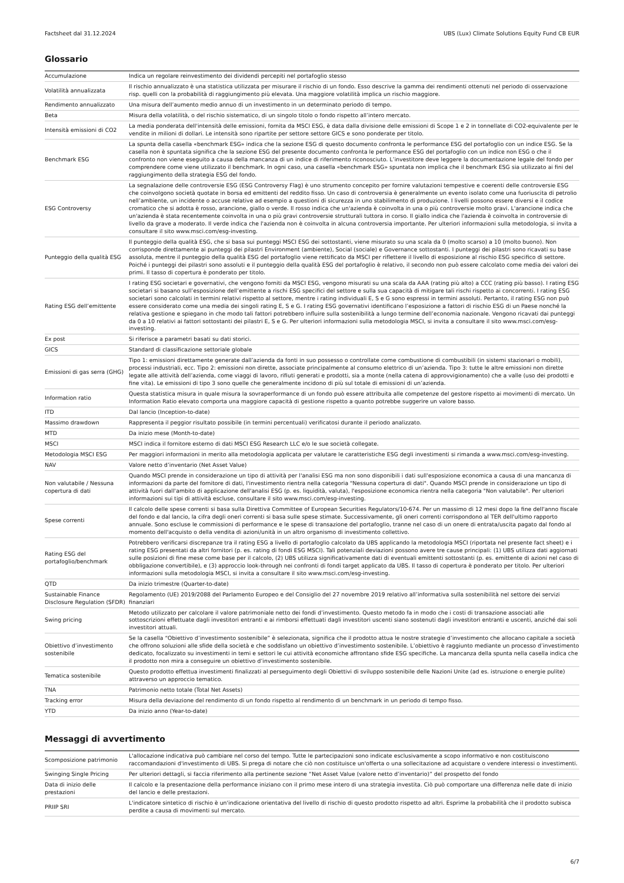Factsheet dal 31.12.2024 UBS (Lux) Climate Solutions Equity Fund CB EUR
Glossario
| Accumulazione | Indica un regolare reinvestimento dei dividendi percepiti nel portafoglio stesso |
| Volatilità annualizzata | Il rischio annualizzato è una statistica utilizzata per misurare il rischio di un fondo. Esso descrive la gamma dei rendimenti ottenuti nel periodo di osservazione risp. quelli con la probabilità di raggiungimento più elevata. Una maggiore volatilità implica un rischio maggiore. |
| Rendimento annualizzato | Una misura dell’aumento medio annuo di un investimento in un determinato periodo di tempo. |
| Beta | Misura della volatilità, o del rischio sistematico, di un singolo titolo o fondo rispetto all’intero mercato. |
| Intensità emissioni di CO2 | La media ponderata dell'intensità delle emissioni, fornita da MSCI ESG, è data dalla divisione delle emissioni di Scope 1 e 2 in tonnellate di CO2-equivalente per le vendite in milioni di dollari. Le intensità sono ripartite per settore settore GICS e sono ponderate per titolo. |
| Benchmark ESG | La spunta della casella «benchmark ESG» indica che la sezione ESG di questo documento confronta le performance ESG del portafoglio con un indice ESG. Se la casella non è spuntata significa che la sezione ESG del presente documento confronta le performance ESG del portafoglio con un indice non ESG o che il confronto non viene eseguito a causa della mancanza di un indice di riferimento riconosciuto. L’investitore deve leggere la documentazione legale del fondo per comprendere come viene utilizzato il benchmark. In ogni caso, una casella «benchmark ESG» spuntata non implica che il benchmark ESG sia utilizzato ai fini del raggiungimento della strategia ESG del fondo. |
| ESG Controversy | La segnalazione delle controversie ESG (ESG Controversy Flag) è uno strumento concepito per fornire valutazioni tempestive e coerenti delle controversie ESG che coinvolgono società quotate in borsa ed emittenti del reddito fisso. Un caso di controversia è generalmente un evento isolato come una fuoriuscita di petrolio nell’ambiente, un incidente o accuse relative ad esempio a questioni di sicurezza in uno stabilimento di produzione. I livelli possono essere diversi e il codice cromatico che si adotta è rosso, arancione, giallo o verde. Il rosso indica che un'azienda è coinvolta in una o più controversie molto gravi. L'arancione indica che un'azienda è stata recentemente coinvolta in una o più gravi controversie strutturali tuttora in corso. Il giallo indica che l'azienda è coinvolta in controversie di livello da grave a moderato. Il verde indica che l'azienda non è coinvolta in alcuna controversia importante. Per ulteriori informazioni sulla metodologia, si invita a consultare il sito www.msci.com/esg-investing. |
| Punteggio della qualità ESG | Il punteggio della qualità ESG, che si basa sui punteggi MSCI ESG dei sottostanti, viene misurato su una scala da 0 (molto scarso) a 10 (molto buono). Non corrisponde direttamente ai punteggi dei pilastri Environment (ambiente), Social (sociale) e Governance sottostanti. I punteggi dei pilastri sono ricavati su base assoluta, mentre il punteggio della qualità ESG del portafoglio viene rettificato da MSCI per riflettere il livello di esposizione al rischio ESG specifico di settore. Poiché i punteggi dei pilastri sono assoluti e il punteggio della qualità ESG del portafoglio è relativo, il secondo non può essere calcolato come media dei valori dei primi. Il tasso di copertura è ponderato per titolo. |
| Rating ESG dell’emittente | I rating ESG societari e governativi, che vengono forniti da MSCI ESG, vengono misurati su una scala da AAA (rating più alto) a CCC (rating più basso). I rating ESG societari si basano sull’esposizione dell’emittente a rischi ESG specifici del settore e sulla sua capacità di mitigare tali rischi rispetto ai concorrenti. I rating ESG societari sono calcolati in termini relativi rispetto al settore, mentre i rating individuali E, S e G sono espressi in termini assoluti. Pertanto, il rating ESG non può essere considerato come una media dei singoli rating E, S e G. I rating ESG governativi identificano l’esposizione a fattori di rischio ESG di un Paese nonché la relativa gestione e spiegano in che modo tali fattori potrebbero influire sulla sostenibilità a lungo termine dell’economia nazionale. Vengono ricavati dai punteggi da 0 a 10 relativi ai fattori sottostanti dei pilastri E, S e G. Per ulteriori informazioni sulla metodologia MSCI, si invita a consultare il sito www.msci.com/esg-investing. |
| Ex post | Si riferisce a parametri basati su dati storici. |
| GICS | Standard di classificazione settoriale globale |
| Emissioni di gas serra (GHG) | Tipo 1: emissioni direttamente generate dall’azienda da fonti in suo possesso o controllate come combustione di combustibili (in sistemi stazionari o mobili), processi industriali, ecc. Tipo 2: emissioni non dirette, associate principalmente al consumo elettrico di un’azienda. Tipo 3: tutte le altre emissioni non dirette legate alle attività dell’azienda, come viaggi di lavoro, rifiuti generati e prodotti, sia a monte (nella catena di approvvigionamento) che a valle (uso dei prodotti e fine vita). Le emissioni di tipo 3 sono quelle che generalmente incidono di più sul totale di emissioni di un’azienda. |
| Information ratio | Questa statistica misura in quale misura la sovraperformance di un fondo può essere attribuita alle competenze del gestore rispetto ai movimenti di mercato. Un Information Ratio elevato comporta una maggiore capacità di gestione rispetto a quanto potrebbe suggerire un valore basso. |
| ITD | Dal lancio (Inception-to-date) |
| Massimo drawdown | Rappresenta il peggior risultato possibile (in termini percentuali) verificatosi durante il periodo analizzato. |
| MTD | Da inizio mese (Month-to-date) |
| MSCI | MSCI indica il fornitore esterno di dati MSCI ESG Research LLC e/o le sue società collegate. |
| Metodologia MSCI ESG | Per maggiori informazioni in merito alla metodologia applicata per valutare le caratteristiche ESG degli investimenti si rimanda a www.msci.com/esg-investing. |
| NAV | Valore netto d’inventario (Net Asset Value) |
| Non valutabile / Nessuna copertura di dati | Quando MSCI prende in considerazione un tipo di attività per l'analisi ESG ma non sono disponibili i dati sull'esposizione economica a causa di una mancanza di informazioni da parte del fornitore di dati, l'investimento rientra nella categoria "Nessuna copertura di dati". Quando MSCI prende in considerazione un tipo di attività fuori dall'ambito di applicazione dell'analisi ESG (p. es. liquidità, valuta), l'esposizione economica rientra nella categoria "Non valutabile". Per ulteriori informazioni sui tipi di attività escluse, consultare il sito www.msci.com/esg-investing. |
| Spese correnti | Il calcolo delle spese correnti si basa sulla Direttiva Committee of European Securities Regulators/10-674. Per un massimo di 12 mesi dopo la fine dell'anno fiscale del fondo e dal lancio, la cifra degli oneri correnti si basa sulle spese stimate. Successivamente, gli oneri correnti corrispondono al TER dell'ultimo rapporto annuale. Sono escluse le commissioni di performance e le spese di transazione del portafoglio, tranne nel caso di un onere di entrata/uscita pagato dal fondo al momento dell'acquisto o della vendita di azioni/unità in un altro organismo di investimento collettivo. |
| Rating ESG del portafoglio/benchmark | Potrebbero verificarsi discrepanze tra il rating ESG a livello di portafoglio calcolato da UBS applicando la metodologia MSCI (riportata nel presente fact sheet) e i rating ESG presentati da altri fornitori (p. es. rating di fondi ESG MSCI). Tali potenziali deviazioni possono avere tre cause principali: (1) UBS utilizza dati aggiornati sulle posizioni di fine mese come base per il calcolo, (2) UBS utilizza significativamente dati di eventuali emittenti sottostanti (p. es. emittente di azioni nel caso di obbligazione convertibile), e (3) approccio look-through nei confronti di fondi target applicato da UBS. Il tasso di copertura è ponderato per titolo. Per ulteriori informazioni sulla metodologia MSCI, si invita a consultare il sito www.msci.com/esg-investing. |
| QTD | Da inizio trimestre (Quarter-to-date) |
| Sustainable Finance Disclosure Regulation (SFDR) | Regolamento (UE) 2019/2088 del Parlamento Europeo e del Consiglio del 27 novembre 2019 relativo all’informativa sulla sostenibilità nel settore dei servizi finanziari |
| Swing pricing | Metodo utilizzato per calcolare il valore patrimoniale netto dei fondi d’investimento. Questo metodo fa in modo che i costi di transazione associati alle sottoscrizioni effettuate dagli investitori entranti e ai rimborsi effettuati dagli investitori uscenti siano sostenuti dagli investitori entranti e uscenti, anziché dai soli investitori attuali. |
| Obiettivo d’investimento sostenibile | Se la casella “Obiettivo d’investimento sostenibile” è selezionata, significa che il prodotto attua le nostre strategie d’investimento che allocano capitale a società che offrono soluzioni alle sfide della società e che soddisfano un obiettivo d’investimento sostenibile. L’obiettivo è raggiunto mediante un processo d’investimento dedicato, focalizzato su investimenti in temi e settori le cui attività economiche affrontano sfide ESG specifiche. La mancanza della spunta nella casella indica che il prodotto non mira a conseguire un obiettivo d’investimento sostenibile. |
| Tematica sostenibile | Questo prodotto effettua investimenti finalizzati al perseguimento degli Obiettivi di sviluppo sostenibile delle Nazioni Unite (ad es. istruzione o energie pulite) attraverso un approccio tematico. |
| TNA | Patrimonio netto totale (Total Net Assets) |
| Tracking error | Misura della deviazione del rendimento di un fondo rispetto al rendimento di un benchmark in un periodo di tempo fisso. |
| YTD | Da inizio anno (Year-to-date) |
Messaggi di avvertimento
| Scomposizione patrimonio | L'allocazione indicativa può cambiare nel corso del tempo. Tutte le partecipazioni sono indicate esclusivamente a scopo informativo e non costituiscono raccomandazioni d'investimento di UBS. Si prega di notare che ciò non costituisce un'offerta o una sollecitazione ad acquistare o vendere interessi o investimenti. |
| Swinging Single Pricing | Per ulteriori dettagli, si faccia riferimento alla pertinente sezione “Net Asset Value (valore netto d’inventario)” del prospetto del fondo |
| Data di inizio delle prestazioni | Il calcolo e la presentazione della performance iniziano con il primo mese intero di una strategia investita. Ciò può comportare una differenza nelle date di inizio del lancio e delle prestazioni. |
| PRIIP SRI | L'indicatore sintetico di rischio è un'indicazione orientativa del livello di rischio di questo prodotto rispetto ad altri. Esprime la probabilità che il prodotto subisca perdite a causa di movimenti sul mercato. |
6/7